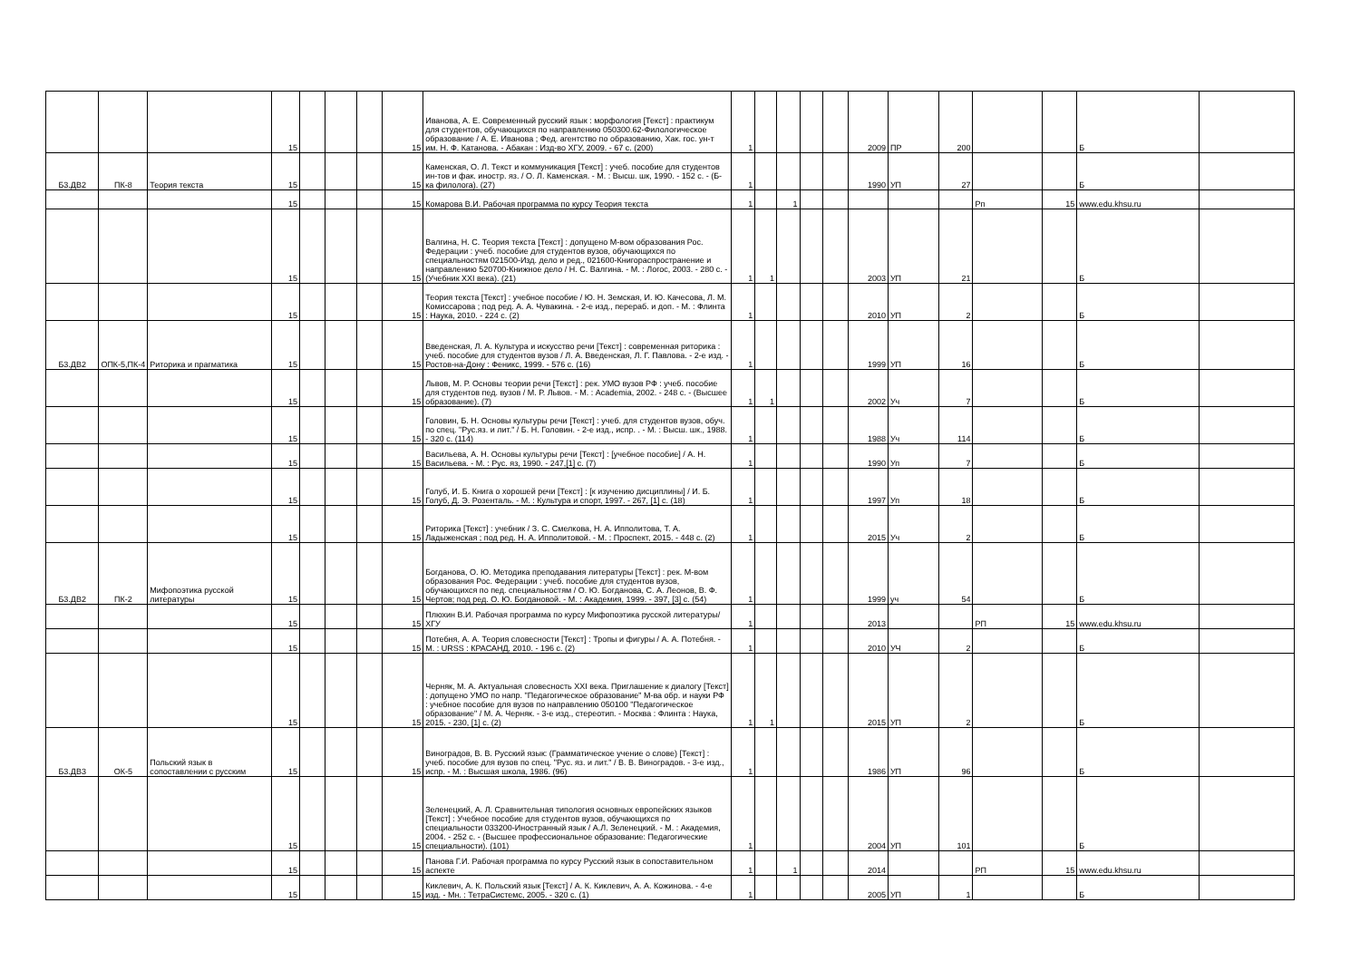| | | | 15 | | | | 15 | Иванова, А. Е. Современный русский язык : морфология [Текст] : практикум для студентов, обучающихся по направлению 050300.62-Филологическое образование / А. Е. Иванова ; Фед. агентство по образованию, Хак. гос. ун-т им. Н. Ф. Катанова. - Абакан : Изд-во ХГУ, 2009. - 67 с. (200) | 1 | | | | | 2009 | ПР | 200 | | | Б | |
| Б3.ДВ2 | ПК-8 | Теория текста | 15 | | | | 15 | Каменская, О. Л. Текст и коммуникация [Текст] : учеб. пособие для студентов ин-тов и фак. иностр. яз. / О. Л. Каменская. - М. : Высш. шк, 1990. - 152 с. - (Б-ка филолога). (27) | 1 | | | | | 1990 | УП | 27 | | | Б | |
| | | | 15 | | | | 15 | Комарова В.И. Рабочая программа по курсу Теория текста | 1 | | 1 | | | | | | Рп | 15 | www.edu.khsu.ru | |
| | | | 15 | | | | 15 | Валгина, Н. С. Теория текста [Текст] : допущено М-вом образования Рос. Федерации : учеб. пособие для студентов вузов, обучающихся по специальностям 021500-Изд. дело и ред., 021600-Книгораспространение и направлению 520700-Книжное дело / Н. С. Валгина. - М. : Логос, 2003. - 280 с. - (Учебник XXI века). (21) | 1 | 1 | | | | 2003 | УП | 21 | | | Б | |
| | | | 15 | | | | 15 | Теория текста [Текст] : учебное пособие / Ю. Н. Земская, И. Ю. Качесова, Л. М. Комиссарова ; под ред. А. А. Чувакина. - 2-е изд., перераб. и доп. - М. : Флинта : Наука, 2010. - 224 с. (2) | 1 | | | | | 2010 | УП | 2 | | | Б | |
| Б3.ДВ2 | ОПК-5,ПК-4 | Риторика и прагматика | 15 | | | | 15 | Введенская, Л. А. Культура и искусство речи [Текст] : современная риторика : учеб. пособие для студентов вузов / Л. А. Введенская, Л. Г. Павлова. - 2-е изд. - Ростов-на-Дону : Феникс, 1999. - 576 с. (16) | 1 | | | | | 1999 | УП | 16 | | | Б | |
| | | | 15 | | | | 15 | Львов, М. Р. Основы теории речи [Текст] : рек. УМО вузов РФ : учеб. пособие для студентов пед. вузов / М. Р. Львов. - М. : Academia, 2002. - 248 с. - (Высшее образование). (7) | 1 | 1 | | | | 2002 | Уч | 7 | | | Б | |
| | | | 15 | | | | 15 | Головин, Б. Н. Основы культуры речи [Текст] : учеб. для студентов вузов, обуч. по спец. "Рус.яз. и лит." / Б. Н. Головин. - 2-е изд., испр. . - М. : Высш. шк., 1988. - 320 с. (114) | 1 | | | | | 1988 | Уч | 114 | | | Б | |
| | | | 15 | | | | 15 | Васильева, А. Н. Основы культуры речи [Текст] : [учебное пособие] / А. Н. Васильева. - М. : Рус. яз, 1990. - 247,[1] с. (7) | 1 | | | | | 1990 | Уп | 7 | | | Б | |
| | | | 15 | | | | 15 | Голуб, И. Б. Книга о хорошей речи [Текст] : [к изучению дисциплины] / И. Б. Голуб, Д. Э. Розенталь. - М. : Культура и спорт, 1997. - 267, [1] с. (18) | 1 | | | | | 1997 | Уп | 18 | | | Б | |
| | | | 15 | | | | 15 | Риторика [Текст] : учебник / З. С. Смелкова, Н. А. Ипполитова, Т. А. Ладыженская ; под ред. Н. А. Ипполитовой. - М. : Проспект, 2015. - 448 с. (2) | 1 | | | | | 2015 | Уч | 2 | | | Б | |
| Б3.ДВ2 | ПК-2 | Мифопоэтика русской литературы | 15 | | | | 15 | Богданова, О. Ю. Методика преподавания литературы [Текст] : рек. М-вом образования Рос. Федерации : учеб. пособие для студентов вузов, обучающихся по пед. специальностям / О. Ю. Богданова, С. А. Леонов, В. Ф. Чертов; под ред. О. Ю. Богдановой. - М. : Академия, 1999. - 397, [3] с. (54) | 1 | | | | | 1999 | уч | 54 | | | Б | |
| | | | 15 | | | | 15 | Плюхин В.И. Рабочая программа по курсу Мифопоэтика русской литературы/ХГУ | 1 | | | | | 2013 | | | РП | 15 | www.edu.khsu.ru | |
| | | | 15 | | | | 15 | Потебня, А. А. Теория словесности [Текст] : Тропы и фигуры / А. А. Потебня. - М. : URSS : КРАСАНД, 2010. - 196 с. (2) | 1 | | | | | 2010 | УЧ | 2 | | | Б | |
| | | | 15 | | | | 15 | Черняк, М. А. Актуальная словесность XXI века. Приглашение к диалогу [Текст] : допущено УМО по напр. "Педагогическое образование" М-ва обр. и науки РФ : учебное пособие для вузов по направлению 050100 "Педагогическое образование" / М. А. Черняк. - 3-е изд., стереотип. - Москва : Флинта : Наука, 2015. - 230, [1] с. (2) | 1 | 1 | | | | 2015 | УП | 2 | | | Б | |
| Б3.ДВ3 | ОК-5 | Польский язык в сопоставлении с русским | 15 | | | | 15 | Виноградов, В. В. Русский язык: (Грамматическое учение о слове) [Текст] : учеб. пособие для вузов по спец. "Рус. яз. и лит." / В. В. Виноградов. - 3-е изд., испр. - М. : Высшая школа, 1986. (96) | 1 | | | | | 1986 | УП | 96 | | | Б | |
| | | | 15 | | | | 15 | Зеленецкий, А. Л. Сравнительная типология основных европейских языков [Текст] : Учебное пособие для студентов вузов, обучающихся по специальности 033200-Иностранный язык / А.Л. Зеленецкий. - М. : Академия, 2004. - 252 с. - (Высшее профессиональное образование: Педагогические специальности). (101) | 1 | | | | | 2004 | УП | 101 | | | Б | |
| | | | 15 | | | | 15 | Панова Г.И. Рабочая программа по курсу Русский язык в сопоставительном аспекте | 1 | | 1 | | | 2014 | | | РП | 15 | www.edu.khsu.ru | |
| | | | 15 | | | | 15 | Киклевич, А. К. Польский язык [Текст] / А. К. Киклевич, А. А. Кожинова. - 4-е изд. - Мн. : ТетраСистемс, 2005. - 320 с. (1) | 1 | | | | | 2005 | УП | 1 | | | Б | |